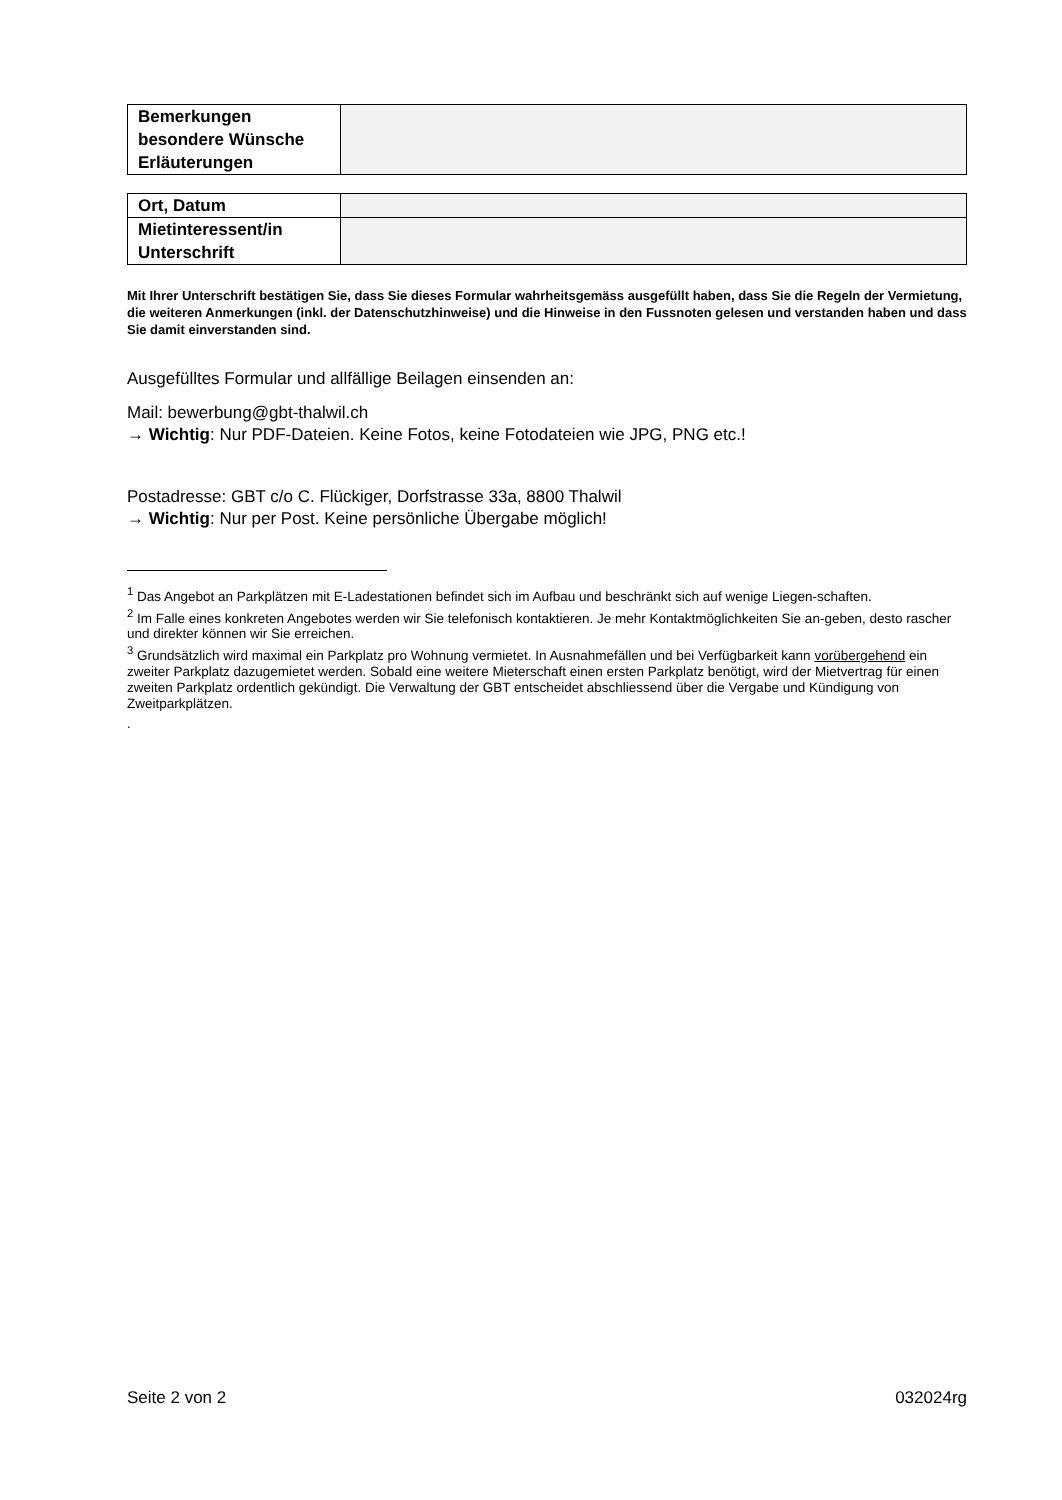| Bemerkungen besondere Wünsche Erläuterungen | |
| Ort, Datum | |
| Mietinteressent/in Unterschrift | |
Mit Ihrer Unterschrift bestätigen Sie, dass Sie dieses Formular wahrheitsgemäss ausgefüllt haben, dass Sie die Regeln der Vermietung, die weiteren Anmerkungen (inkl. der Datenschutzhinweise) und die Hinweise in den Fussnoten gelesen und verstanden haben und dass Sie damit einverstanden sind.
Ausgefülltes Formular und allfällige Beilagen einsenden an:
Mail: bewerbung@gbt-thalwil.ch
→ Wichtig: Nur PDF-Dateien. Keine Fotos, keine Fotodateien wie JPG, PNG etc.!
Postadresse: GBT c/o C. Flückiger, Dorfstrasse 33a, 8800 Thalwil
→ Wichtig: Nur per Post. Keine persönliche Übergabe möglich!
<sup>1</sup> Das Angebot an Parkplätzen mit E-Ladestationen befindet sich im Aufbau und beschränkt sich auf wenige Liegen-schaften.
<sup>2</sup> Im Falle eines konkreten Angebotes werden wir Sie telefonisch kontaktieren. Je mehr Kontaktmöglichkeiten Sie an-geben, desto rascher und direkter können wir Sie erreichen.
<sup>3</sup> Grundsätzlich wird maximal ein Parkplatz pro Wohnung vermietet. In Ausnahmefällen und bei Verfügbarkeit kann vorübergehend ein zweiter Parkplatz dazugemietet werden. Sobald eine weitere Mieterschaft einen ersten Parkplatz benötigt, wird der Mietvertrag für einen zweiten Parkplatz ordentlich gekündigt. Die Verwaltung der GBT entscheidet abschliessend über die Vergabe und Kündigung von Zweitparkplätzen.
.
Seite 2 von 2 032024rg